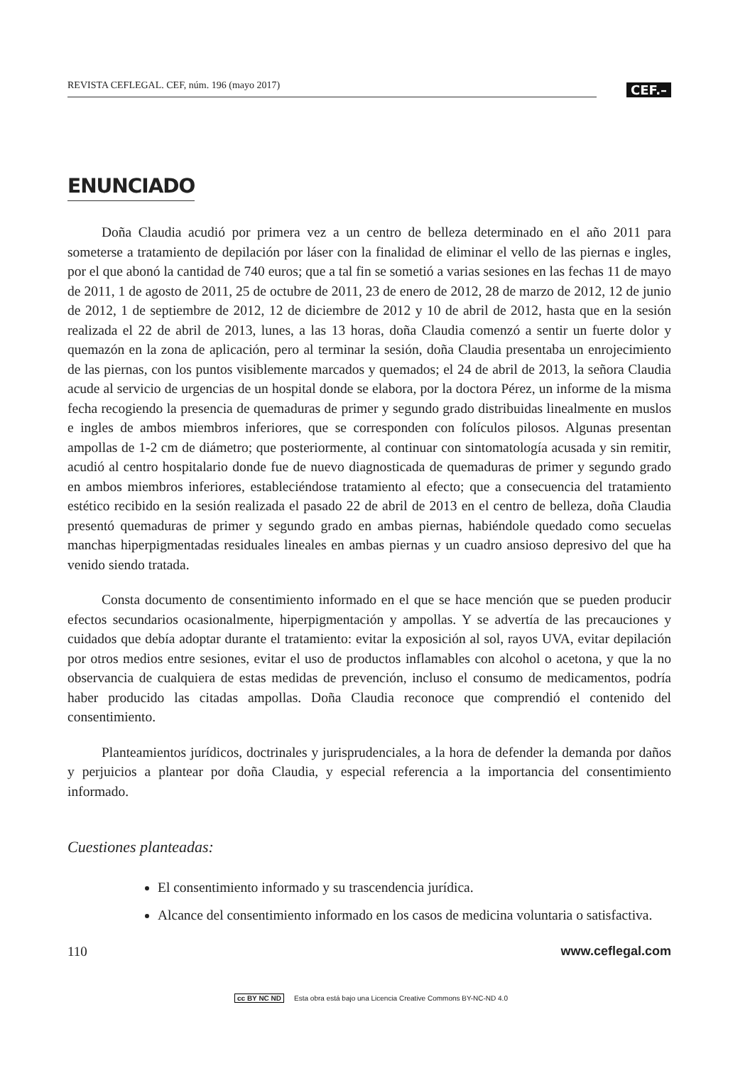REVISTA CEFLEGAL. CEF, núm. 196 (mayo 2017)
CEF.–
ENUNCIADO
Doña Claudia acudió por primera vez a un centro de belleza determinado en el año 2011 para someterse a tratamiento de depilación por láser con la finalidad de eliminar el vello de las piernas e ingles, por el que abonó la cantidad de 740 euros; que a tal fin se sometió a varias sesiones en las fechas 11 de mayo de 2011, 1 de agosto de 2011, 25 de octubre de 2011, 23 de enero de 2012, 28 de marzo de 2012, 12 de junio de 2012, 1 de septiembre de 2012, 12 de diciembre de 2012 y 10 de abril de 2012, hasta que en la sesión realizada el 22 de abril de 2013, lunes, a las 13 horas, doña Claudia comenzó a sentir un fuerte dolor y quemazón en la zona de aplicación, pero al terminar la sesión, doña Claudia presentaba un enrojecimiento de las piernas, con los puntos visiblemente marcados y quemados; el 24 de abril de 2013, la señora Claudia acude al servicio de urgencias de un hospital donde se elabora, por la doctora Pérez, un informe de la misma fecha recogiendo la presencia de quemaduras de primer y segundo grado distribuidas linealmente en muslos e ingles de ambos miembros inferiores, que se corresponden con folículos pilosos. Algunas presentan ampollas de 1-2 cm de diámetro; que posteriormente, al continuar con sintomatología acusada y sin remitir, acudió al centro hospitalario donde fue de nuevo diagnosticada de quemaduras de primer y segundo grado en ambos miembros inferiores, estableciéndose tratamiento al efecto; que a consecuencia del tratamiento estético recibido en la sesión realizada el pasado 22 de abril de 2013 en el centro de belleza, doña Claudia presentó quemaduras de primer y segundo grado en ambas piernas, habiéndole quedado como secuelas manchas hiperpigmentadas residuales lineales en ambas piernas y un cuadro ansioso depresivo del que ha venido siendo tratada.
Consta documento de consentimiento informado en el que se hace mención que se pueden producir efectos secundarios ocasionalmente, hiperpigmentación y ampollas. Y se advertía de las precauciones y cuidados que debía adoptar durante el tratamiento: evitar la exposición al sol, rayos UVA, evitar depilación por otros medios entre sesiones, evitar el uso de productos inflamables con alcohol o acetona, y que la no observancia de cualquiera de estas medidas de prevención, incluso el consumo de medicamentos, podría haber producido las citadas ampollas. Doña Claudia reconoce que comprendió el contenido del consentimiento.
Planteamientos jurídicos, doctrinales y jurisprudenciales, a la hora de defender la demanda por daños y perjuicios a plantear por doña Claudia, y especial referencia a la importancia del consentimiento informado.
Cuestiones planteadas:
El consentimiento informado y su trascendencia jurídica.
Alcance del consentimiento informado en los casos de medicina voluntaria o satisfactiva.
110 www.ceflegal.com
cc BY NC ND Esta obra está bajo una Licencia Creative Commons BY-NC-ND 4.0